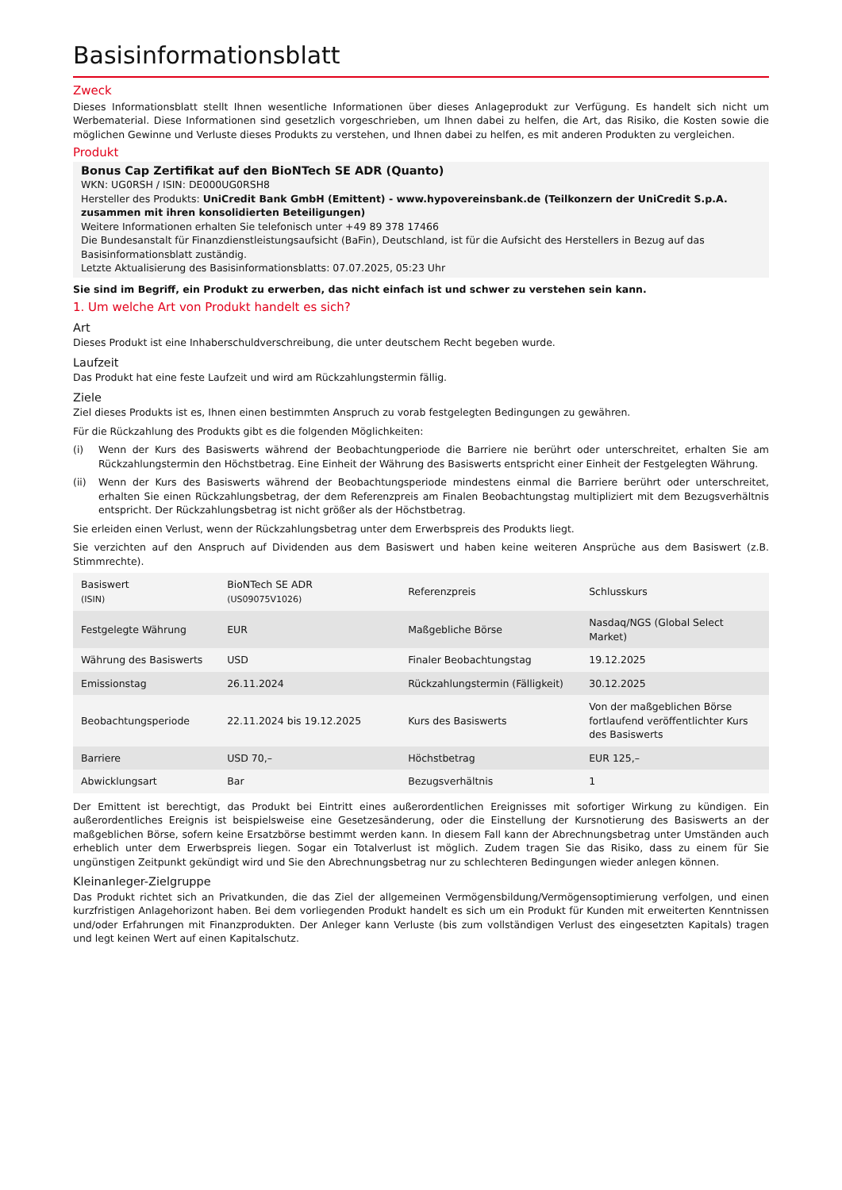Basisinformationsblatt
Zweck
Dieses Informationsblatt stellt Ihnen wesentliche Informationen über dieses Anlageprodukt zur Verfügung. Es handelt sich nicht um Werbematerial. Diese Informationen sind gesetzlich vorgeschrieben, um Ihnen dabei zu helfen, die Art, das Risiko, die Kosten sowie die möglichen Gewinne und Verluste dieses Produkts zu verstehen, und Ihnen dabei zu helfen, es mit anderen Produkten zu vergleichen.
Produkt
Bonus Cap Zertifikat auf den BioNTech SE ADR (Quanto)
WKN: UG0RSH / ISIN: DE000UG0RSH8
Hersteller des Produkts: UniCredit Bank GmbH (Emittent) - www.hypovereinsbank.de (Teilkonzern der UniCredit S.p.A. zusammen mit ihren konsolidierten Beteiligungen)
Weitere Informationen erhalten Sie telefonisch unter +49 89 378 17466
Die Bundesanstalt für Finanzdienstleistungsaufsicht (BaFin), Deutschland, ist für die Aufsicht des Herstellers in Bezug auf das Basisinformationsblatt zuständig.
Letzte Aktualisierung des Basisinformationsblatts: 07.07.2025, 05:23 Uhr
Sie sind im Begriff, ein Produkt zu erwerben, das nicht einfach ist und schwer zu verstehen sein kann.
1. Um welche Art von Produkt handelt es sich?
Art
Dieses Produkt ist eine Inhaberschuldverschreibung, die unter deutschem Recht begeben wurde.
Laufzeit
Das Produkt hat eine feste Laufzeit und wird am Rückzahlungstermin fällig.
Ziele
Ziel dieses Produkts ist es, Ihnen einen bestimmten Anspruch zu vorab festgelegten Bedingungen zu gewähren.
Für die Rückzahlung des Produkts gibt es die folgenden Möglichkeiten:
(i) Wenn der Kurs des Basiswerts während der Beobachtungperiode die Barriere nie berührt oder unterschreitet, erhalten Sie am Rückzahlungstermin den Höchstbetrag. Eine Einheit der Währung des Basiswerts entspricht einer Einheit der Festgelegten Währung.
(ii) Wenn der Kurs des Basiswerts während der Beobachtungsperiode mindestens einmal die Barriere berührt oder unterschreitet, erhalten Sie einen Rückzahlungsbetrag, der dem Referenzpreis am Finalen Beobachtungstag multipliziert mit dem Bezugsverhältnis entspricht. Der Rückzahlungsbetrag ist nicht größer als der Höchstbetrag.
Sie erleiden einen Verlust, wenn der Rückzahlungsbetrag unter dem Erwerbspreis des Produkts liegt.
Sie verzichten auf den Anspruch auf Dividenden aus dem Basiswert und haben keine weiteren Ansprüche aus dem Basiswert (z.B. Stimmrechte).
| Basiswert (ISIN) | BioNTech SE ADR (US09075V1026) | Referenzpreis | Schlusskurs |
| Festgelegte Währung | EUR | Maßgebliche Börse | Nasdaq/NGS (Global Select Market) |
| Währung des Basiswerts | USD | Finaler Beobachtungstag | 19.12.2025 |
| Emissionstag | 26.11.2024 | Rückzahlungstermin (Fälligkeit) | 30.12.2025 |
| Beobachtungsperiode | 22.11.2024 bis 19.12.2025 | Kurs des Basiswerts | Von der maßgeblichen Börse fortlaufend veröffentlichter Kurs des Basiswerts |
| Barriere | USD 70,– | Höchstbetrag | EUR 125,– |
| Abwicklungsart | Bar | Bezugsverhältnis | 1 |
Der Emittent ist berechtigt, das Produkt bei Eintritt eines außerordentlichen Ereignisses mit sofortiger Wirkung zu kündigen. Ein außerordentliches Ereignis ist beispielsweise eine Gesetzesänderung, oder die Einstellung der Kursnotierung des Basiswerts an der maßgeblichen Börse, sofern keine Ersatzbörse bestimmt werden kann. In diesem Fall kann der Abrechnungsbetrag unter Umständen auch erheblich unter dem Erwerbspreis liegen. Sogar ein Totalverlust ist möglich. Zudem tragen Sie das Risiko, dass zu einem für Sie ungünstigen Zeitpunkt gekündigt wird und Sie den Abrechnungsbetrag nur zu schlechteren Bedingungen wieder anlegen können.
Kleinanleger-Zielgruppe
Das Produkt richtet sich an Privatkunden, die das Ziel der allgemeinen Vermögensbildung/Vermögensoptimierung verfolgen, und einen kurzfristigen Anlagehorizont haben. Bei dem vorliegenden Produkt handelt es sich um ein Produkt für Kunden mit erweiterten Kenntnissen und/oder Erfahrungen mit Finanzprodukten. Der Anleger kann Verluste (bis zum vollständigen Verlust des eingesetzten Kapitals) tragen und legt keinen Wert auf einen Kapitalschutz.